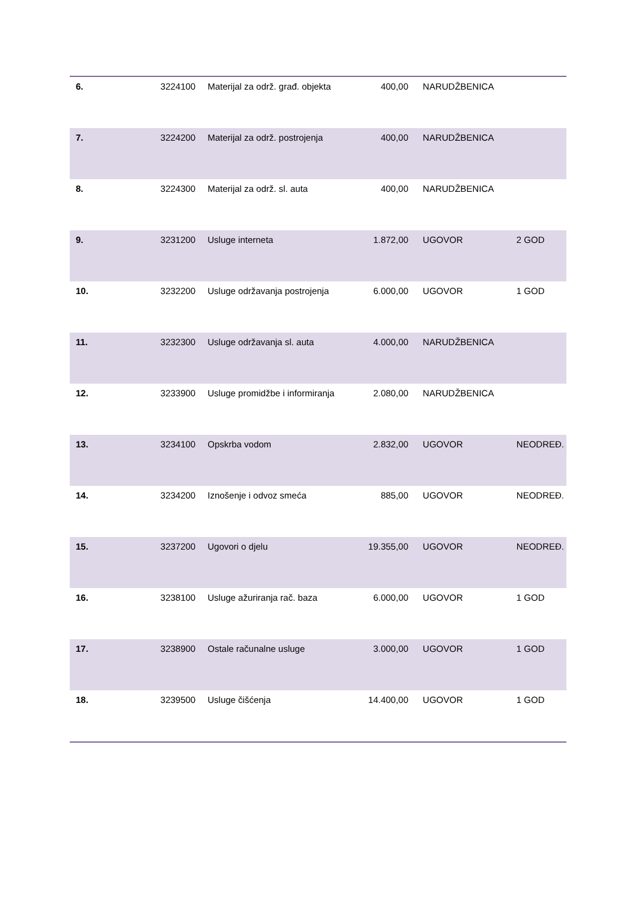| 6. | 3224100 | Materijal za održ. građ. objekta | 400,00 | NARUDŽBENICA | |
| 7. | 3224200 | Materijal za održ. postrojenja | 400,00 | NARUDŽBENICA | |
| 8. | 3224300 | Materijal za održ. sl. auta | 400,00 | NARUDŽBENICA | |
| 9. | 3231200 | Usluge interneta | 1.872,00 | UGOVOR | 2 GOD |
| 10. | 3232200 | Usluge održavanja postrojenja | 6.000,00 | UGOVOR | 1 GOD |
| 11. | 3232300 | Usluge održavanja sl. auta | 4.000,00 | NARUDŽBENICA | |
| 12. | 3233900 | Usluge promidžbe i informiranja | 2.080,00 | NARUDŽBENICA | |
| 13. | 3234100 | Opskrba vodom | 2.832,00 | UGOVOR | NEODREĐ. |
| 14. | 3234200 | Iznošenje i odvoz smeća | 885,00 | UGOVOR | NEODREĐ. |
| 15. | 3237200 | Ugovori o djelu | 19.355,00 | UGOVOR | NEODREĐ. |
| 16. | 3238100 | Usluge ažuriranja rač. baza | 6.000,00 | UGOVOR | 1 GOD |
| 17. | 3238900 | Ostale računalne usluge | 3.000,00 | UGOVOR | 1 GOD |
| 18. | 3239500 | Usluge čišćenja | 14.400,00 | UGOVOR | 1 GOD |